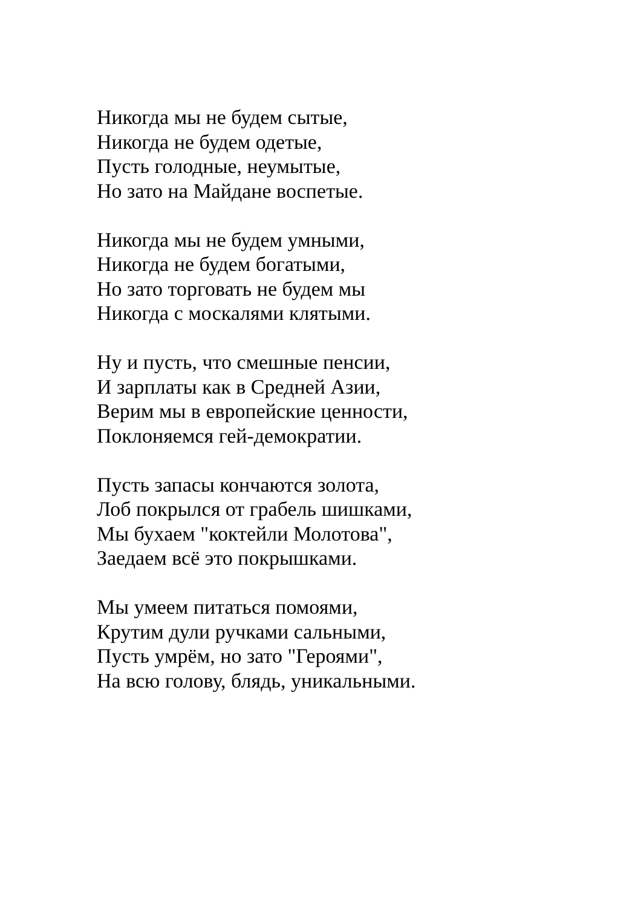Никогда мы не будем сытые,
Никогда не будем одетые,
Пусть голодные, неумытые,
Но зато на Майдане воспетые.
Никогда мы не будем умными,
Никогда не будем богатыми,
Но зато торговать не будем мы
Никогда с москалями клятыми.
Ну и пусть, что смешные пенсии,
И зарплаты как в Средней Азии,
Верим мы в европейские ценности,
Поклоняемся гей-демократии.
Пусть запасы кончаются золота,
Лоб покрылся от грабель шишками,
Мы бухаем "коктейли Молотова",
Заедаем всё это покрышками.
Мы умеем питаться помоями,
Крутим дули ручками сальными,
Пусть умрём, но зато "Героями",
На всю голову, блядь, уникальными.